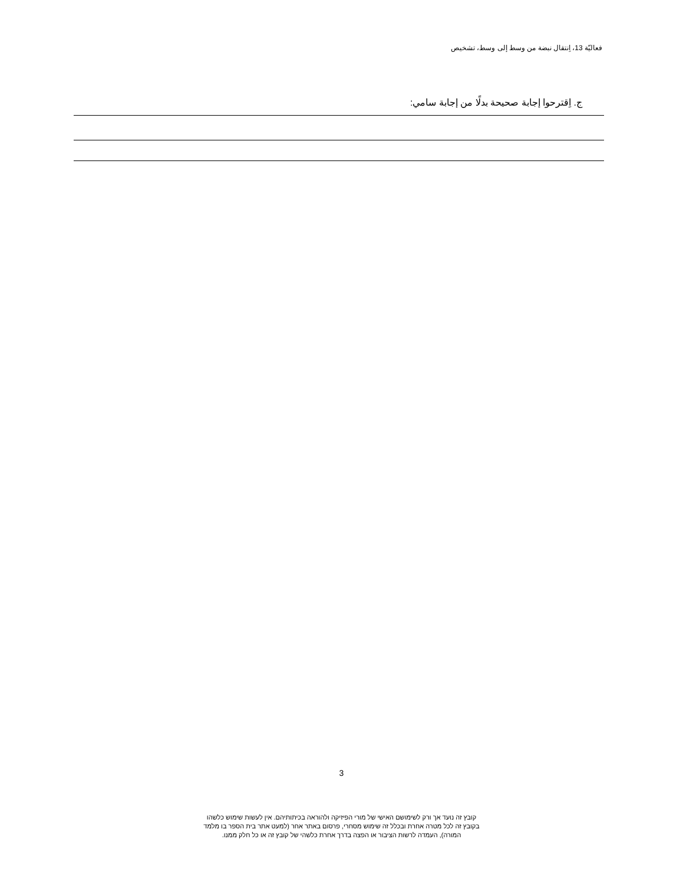فعاليّة 13، اِنتقال نبضة من وسط إلى وسط، تشخيص
ج. اِقترحوا إجابة صحيحة بدلًا من إجابة سامي:
3
קובץ זה נועד אך ורק לשימושם האישי של מורי הפיזיקה ולהוראה בכיתותיהם. אין לעשות שימוש כלשהו
בקובץ זה לכל מטרה אחרת ובכלל זה שימוש מסחרי, פרסום באתר אחר (למעט אתר בית הספר בו מלמד
המורה), העמדה לרשות הציבור או הפצה בדרך אחרת כלשהי של קובץ זה או כל חלק ממנו.